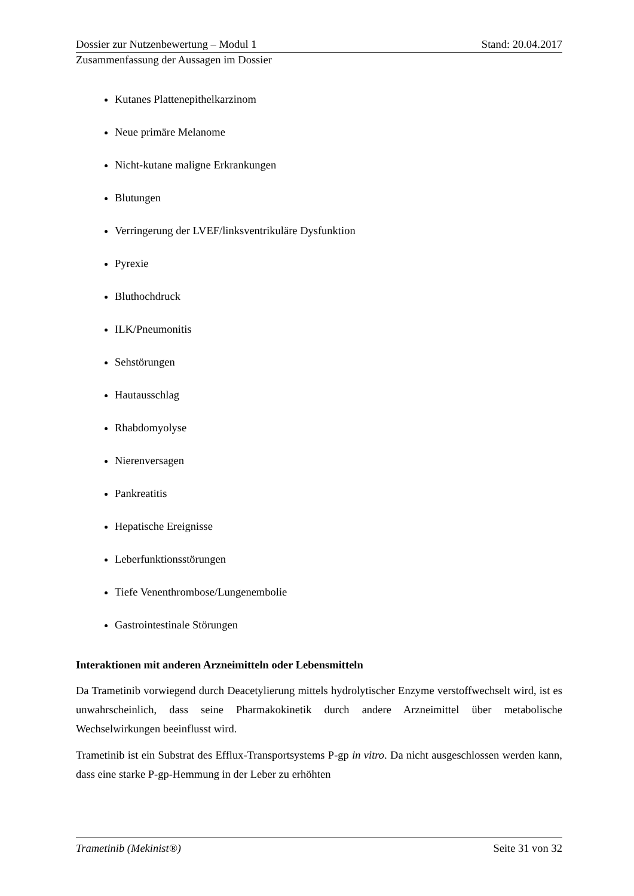Dossier zur Nutzenbewertung – Modul 1 Stand: 20.04.2017
Zusammenfassung der Aussagen im Dossier
Kutanes Plattenepithelkarzinom
Neue primäre Melanome
Nicht-kutane maligne Erkrankungen
Blutungen
Verringerung der LVEF/linksventrikuläre Dysfunktion
Pyrexie
Bluthochdruck
ILK/Pneumonitis
Sehstörungen
Hautausschlag
Rhabdomyolyse
Nierenversagen
Pankreatitis
Hepatische Ereignisse
Leberfunktionsstörungen
Tiefe Venenthrombose/Lungenembolie
Gastrointestinale Störungen
Interaktionen mit anderen Arzneimitteln oder Lebensmitteln
Da Trametinib vorwiegend durch Deacetylierung mittels hydrolytischer Enzyme verstoffwechselt wird, ist es unwahrscheinlich, dass seine Pharmakokinetik durch andere Arzneimittel über metabolische Wechselwirkungen beeinflusst wird.
Trametinib ist ein Substrat des Efflux-Transportsystems P-gp in vitro. Da nicht ausgeschlossen werden kann, dass eine starke P-gp-Hemmung in der Leber zu erhöhten
Trametinib (Mekinist®) Seite 31 von 32